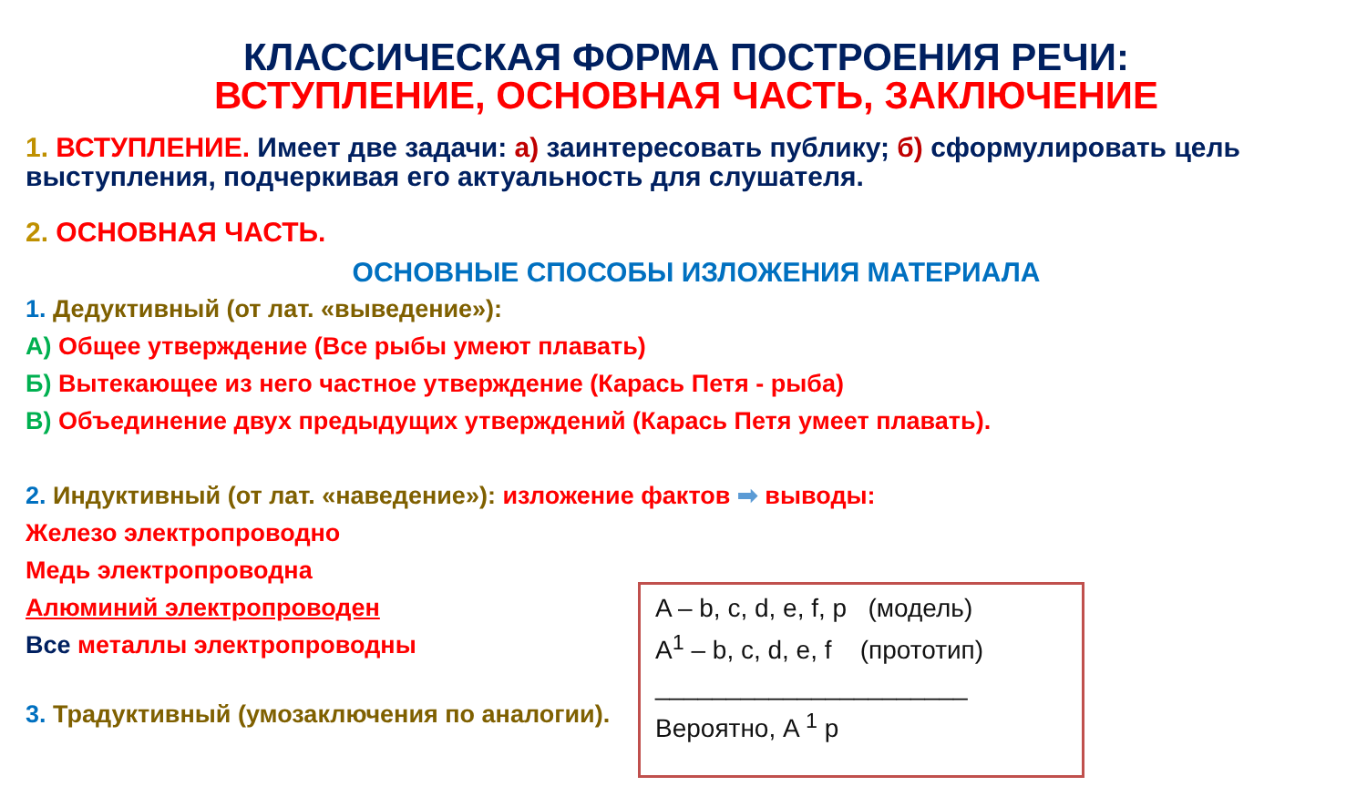КЛАССИЧЕСКАЯ ФОРМА ПОСТРОЕНИЯ РЕЧИ:
ВСТУПЛЕНИЕ, ОСНОВНАЯ ЧАСТЬ, ЗАКЛЮЧЕНИЕ
1. ВСТУПЛЕНИЕ. Имеет две задачи: а) заинтересовать публику; б) сформулировать цель выступления, подчеркивая его актуальность для слушателя.
2. ОСНОВНАЯ ЧАСТЬ.
ОСНОВНЫЕ СПОСОБЫ ИЗЛОЖЕНИЯ МАТЕРИАЛА
1. Дедуктивный (от лат. «выведение»):
А) Общее утверждение (Все рыбы умеют плавать)
Б) Вытекающее из него частное утверждение (Карась Петя - рыба)
В) Объединение двух предыдущих утверждений (Карась Петя умеет плавать).
2. Индуктивный (от лат. «наведение»): изложение фактов ➡ выводы:
Железо электропроводно
Медь электропроводна
Алюминий электропроводен
Все металлы электропроводны
3. Традуктивный (умозаключения по аналогии).
A – b, c, d, e, f, p (модель)
A<sup>1</sup> – b, c, d, e, f (прототип)
______________________
Вероятно, A <sup>1</sup> p